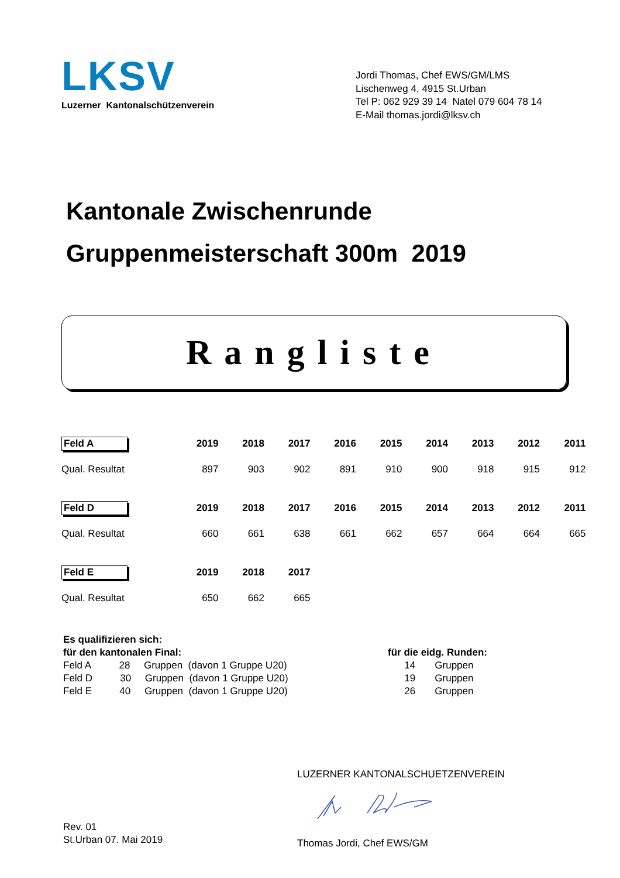LKSV
Luzerner Kantonalschützenverein
Jordi Thomas, Chef EWS/GM/LMS
Lischenweg 4, 4915 St.Urban
Tel P: 062 929 39 14 Natel 079 604 78 14
E-Mail thomas.jordi@lksv.ch
Kantonale Zwischenrunde
Gruppenmeisterschaft 300m 2019
Rangliste
| Feld A | 2019 | 2018 | 2017 | 2016 | 2015 | 2014 | 2013 | 2012 | 2011 |
| --- | --- | --- | --- | --- | --- | --- | --- | --- | --- |
| Qual. Resultat | 897 | 903 | 902 | 891 | 910 | 900 | 918 | 915 | 912 |
| Feld D | 2019 | 2018 | 2017 | 2016 | 2015 | 2014 | 2013 | 2012 | 2011 |
| Qual. Resultat | 660 | 661 | 638 | 661 | 662 | 657 | 664 | 664 | 665 |
| Feld E | 2019 | 2018 | 2017 | | | | | | |
| Qual. Resultat | 650 | 662 | 665 | | | | | | |
Es qualifizieren sich:
für den kantonalen Final:
Feld A 28 Gruppen (davon 1 Gruppe U20)
Feld D 30 Gruppen (davon 1 Gruppe U20)
Feld E 40 Gruppen (davon 1 Gruppe U20)
für die eidg. Runden:
14 Gruppen
19 Gruppen
26 Gruppen
Rev. 01
St.Urban 07. Mai 2019
LUZERNER KANTONALSCHUETZENVEREIN
Thomas Jordi, Chef EWS/GM